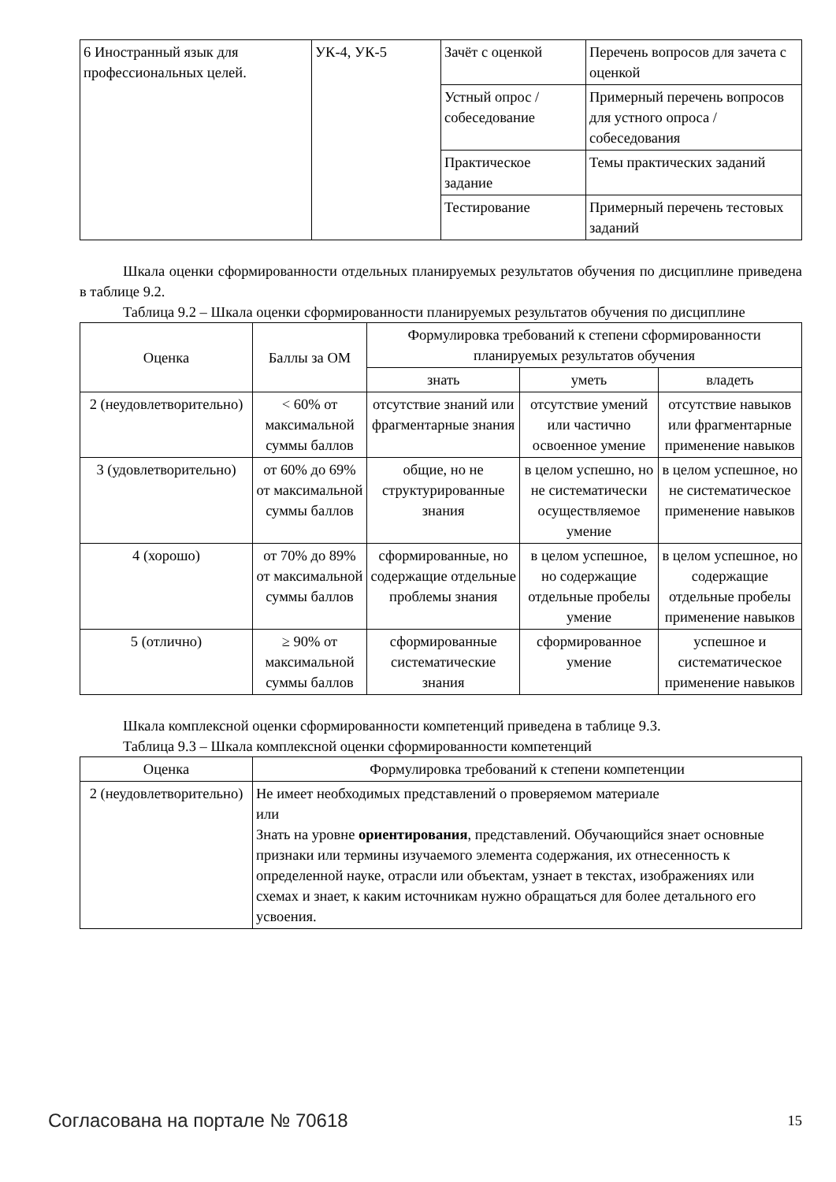| 6 Иностранный язык для профессиональных целей. | УК-4, УК-5 | Зачёт с оценкой | Перечень вопросов для зачета с оценкой |
| | | Устный опрос / собеседование | Примерный перечень вопросов для устного опроса / собеседования |
| | | Практическое задание | Темы практических заданий |
| | | Тестирование | Примерный перечень тестовых заданий |
Шкала оценки сформированности отдельных планируемых результатов обучения по дисциплине приведена в таблице 9.2.
Таблица 9.2 – Шкала оценки сформированности планируемых результатов обучения по дисциплине
| Оценка | Баллы за ОМ | Формулировка требований к степени сформированности планируемых результатов обучения | | |
| --- | --- | --- | --- | --- |
| | | знать | уметь | владеть |
| 2 (неудовлетворительно) | < 60% от максимальной суммы баллов | отсутствие знаний или фрагментарные знания | отсутствие умений или частично освоенное умение | отсутствие навыков или фрагментарные применение навыков |
| 3 (удовлетворительно) | от 60% до 69% от максимальной суммы баллов | общие, но не структурированные знания | в целом успешно, но не систематически осуществляемое умение | в целом успешное, но не систематическое применение навыков |
| 4 (хорошо) | от 70% до 89% от максимальной суммы баллов | сформированные, но содержащие отдельные проблемы знания | в целом успешное, но содержащие отдельные пробелы умение | в целом успешное, но содержащие отдельные пробелы применение навыков |
| 5 (отлично) | ≥ 90% от максимальной суммы баллов | сформированные систематические знания | сформированное умение | успешное и систематическое применение навыков |
Шкала комплексной оценки сформированности компетенций приведена в таблице 9.3.
Таблица 9.3 – Шкала комплексной оценки сформированности компетенций
| Оценка | Формулировка требований к степени компетенции |
| --- | --- |
| 2 (неудовлетворительно) | Не имеет необходимых представлений о проверяемом материале или Знать на уровне ориентирования , представлений. Обучающийся знает основные признаки или термины изучаемого элемента содержания, их отнесенность к определенной науке, отрасли или объектам, узнает в текстах, изображениях или схемах и знает, к каким источникам нужно обращаться для более детального его усвоения. |
Согласована на портале № 70618 15